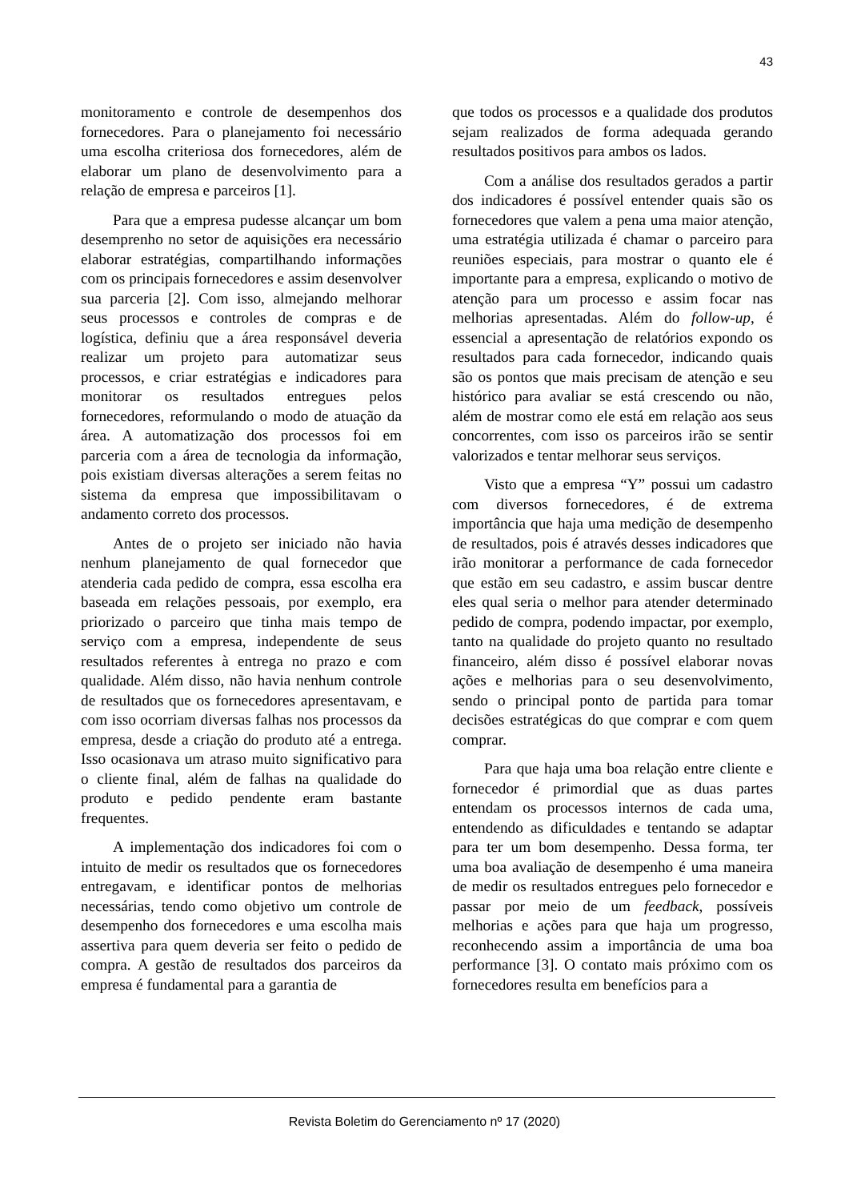43
monitoramento e controle de desempenhos dos fornecedores. Para o planejamento foi necessário uma escolha criteriosa dos fornecedores, além de elaborar um plano de desenvolvimento para a relação de empresa e parceiros [1].
Para que a empresa pudesse alcançar um bom desemprenho no setor de aquisições era necessário elaborar estratégias, compartilhando informações com os principais fornecedores e assim desenvolver sua parceria [2]. Com isso, almejando melhorar seus processos e controles de compras e de logística, definiu que a área responsável deveria realizar um projeto para automatizar seus processos, e criar estratégias e indicadores para monitorar os resultados entregues pelos fornecedores, reformulando o modo de atuação da área. A automatização dos processos foi em parceria com a área de tecnologia da informação, pois existiam diversas alterações a serem feitas no sistema da empresa que impossibilitavam o andamento correto dos processos.
Antes de o projeto ser iniciado não havia nenhum planejamento de qual fornecedor que atenderia cada pedido de compra, essa escolha era baseada em relações pessoais, por exemplo, era priorizado o parceiro que tinha mais tempo de serviço com a empresa, independente de seus resultados referentes à entrega no prazo e com qualidade. Além disso, não havia nenhum controle de resultados que os fornecedores apresentavam, e com isso ocorriam diversas falhas nos processos da empresa, desde a criação do produto até a entrega. Isso ocasionava um atraso muito significativo para o cliente final, além de falhas na qualidade do produto e pedido pendente eram bastante frequentes.
A implementação dos indicadores foi com o intuito de medir os resultados que os fornecedores entregavam, e identificar pontos de melhorias necessárias, tendo como objetivo um controle de desempenho dos fornecedores e uma escolha mais assertiva para quem deveria ser feito o pedido de compra. A gestão de resultados dos parceiros da empresa é fundamental para a garantia de
que todos os processos e a qualidade dos produtos sejam realizados de forma adequada gerando resultados positivos para ambos os lados.
Com a análise dos resultados gerados a partir dos indicadores é possível entender quais são os fornecedores que valem a pena uma maior atenção, uma estratégia utilizada é chamar o parceiro para reuniões especiais, para mostrar o quanto ele é importante para a empresa, explicando o motivo de atenção para um processo e assim focar nas melhorias apresentadas. Além do follow-up, é essencial a apresentação de relatórios expondo os resultados para cada fornecedor, indicando quais são os pontos que mais precisam de atenção e seu histórico para avaliar se está crescendo ou não, além de mostrar como ele está em relação aos seus concorrentes, com isso os parceiros irão se sentir valorizados e tentar melhorar seus serviços.
Visto que a empresa “Y” possui um cadastro com diversos fornecedores, é de extrema importância que haja uma medição de desempenho de resultados, pois é através desses indicadores que irão monitorar a performance de cada fornecedor que estão em seu cadastro, e assim buscar dentre eles qual seria o melhor para atender determinado pedido de compra, podendo impactar, por exemplo, tanto na qualidade do projeto quanto no resultado financeiro, além disso é possível elaborar novas ações e melhorias para o seu desenvolvimento, sendo o principal ponto de partida para tomar decisões estratégicas do que comprar e com quem comprar.
Para que haja uma boa relação entre cliente e fornecedor é primordial que as duas partes entendam os processos internos de cada uma, entendendo as dificuldades e tentando se adaptar para ter um bom desempenho. Dessa forma, ter uma boa avaliação de desempenho é uma maneira de medir os resultados entregues pelo fornecedor e passar por meio de um feedback, possíveis melhorias e ações para que haja um progresso, reconhecendo assim a importância de uma boa performance [3]. O contato mais próximo com os fornecedores resulta em benefícios para a
Revista Boletim do Gerenciamento nº 17 (2020)